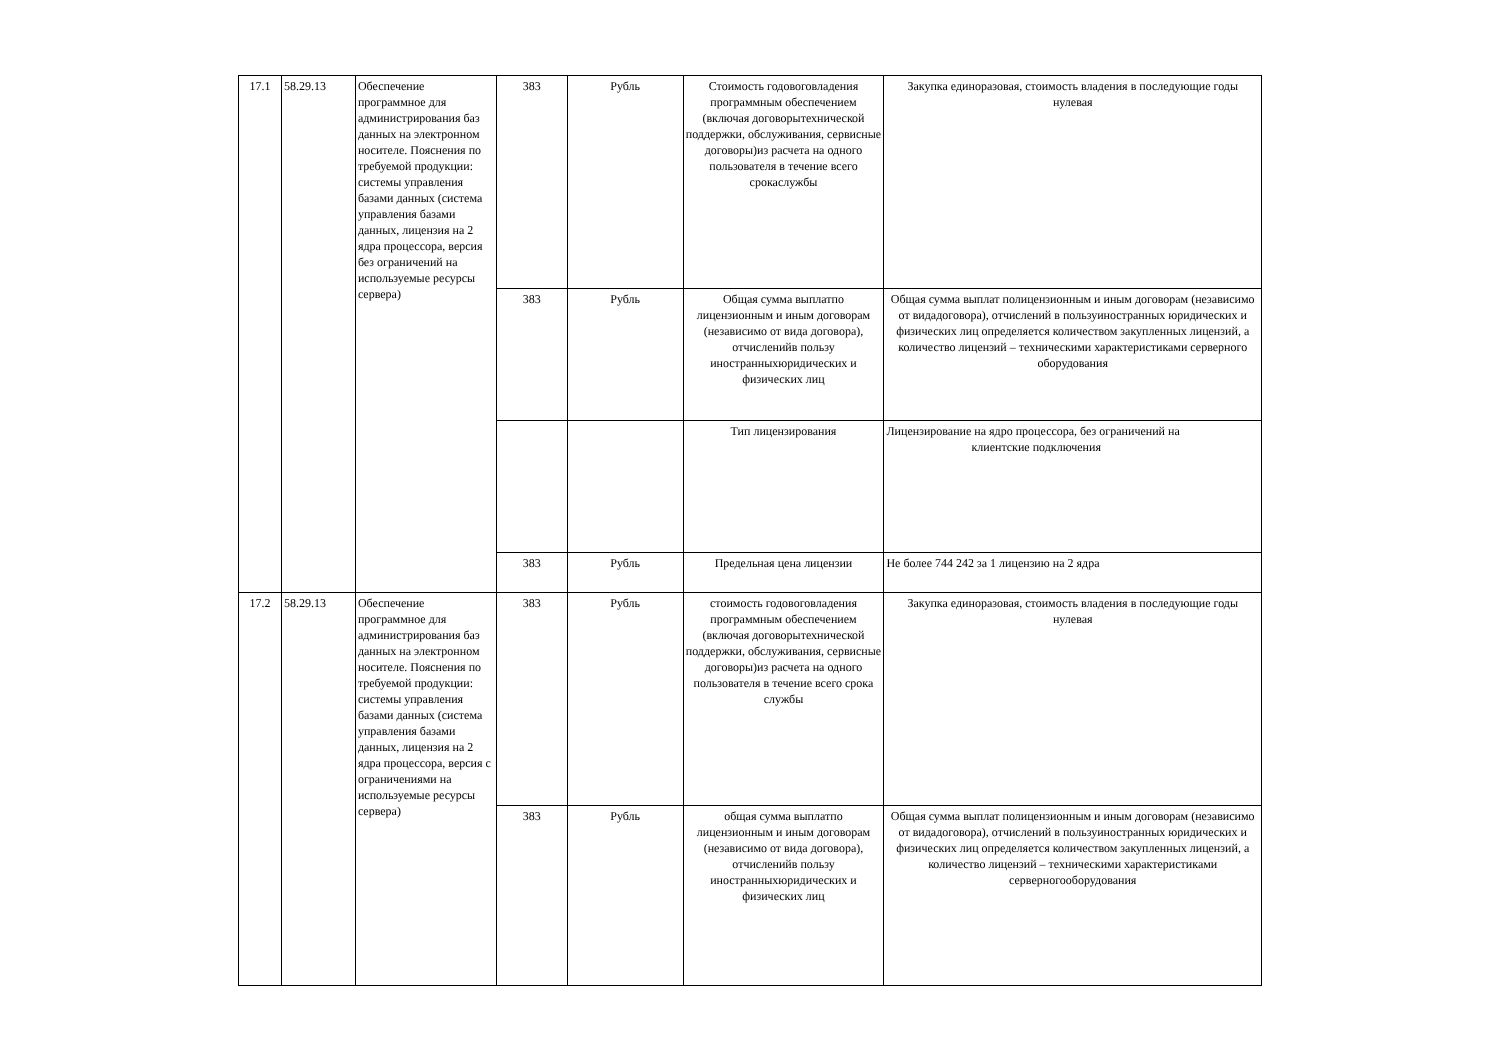| 17.1 | 58.29.13 | Обеспечение программное для администрирования баз данных на электронном носителе. Пояснения по требуемой продукции: системы управления базами данных (система управления базами данных, лицензия на 2 ядра процессора, версия без ограничений на используемые ресурсы сервера) | 383 | Рубль | Стоимость годовоговладения программным обеспечением (включая договорытехнической поддержки, обслуживания, сервисные договоры)из расчета на одного пользователя в течение всего срокаслужбы | Закупка единоразовая, стоимость владения в последующие годы нулевая |
| | | | 383 | Рубль | Общая сумма выплатпо лицензионным и иным договорам (независимо от вида договора), отчисленийв пользу иностранныхюридических и физических лиц | Общая сумма выплат полицензионным и иным договорам (независимо от видадоговора), отчислений в пользуиностранных юридических и физических лиц определяется количеством закупленных лицензий, а количество лицензий – техническими характеристиками серверного оборудования |
| | | | | | Тип лицензирования | Лицензирование на ядро процессора, без ограничений на клиентские подключения |
| | | | 383 | Рубль | Предельная цена лицензии | Не более 744 242 за 1 лицензию на 2 ядра |
| 17.2 | 58.29.13 | Обеспечение программное для администрирования баз данных на электронном носителе. Пояснения по требуемой продукции: системы управления базами данных (система управления базами данных, лицензия на 2 ядра процессора, версия с ограничениями на используемые ресурсы сервера) | 383 | Рубль | стоимость годовоговладения программным обеспечением (включая договорытехнической поддержки, обслуживания, сервисные договоры)из расчета на одного пользователя в течение всего срока службы | Закупка единоразовая, стоимость владения в последующие годы нулевая |
| | | | 383 | Рубль | общая сумма выплатпо лицензионным и иным договорам (независимо от вида договора), отчисленийв пользу иностранныхюридических и физических лиц | Общая сумма выплат полицензионным и иным договорам (независимо от видадоговора), отчислений в пользуиностранных юридических и физических лиц определяется количеством закупленных лицензий, а количество лицензий – техническими характеристиками серверногооборудования |